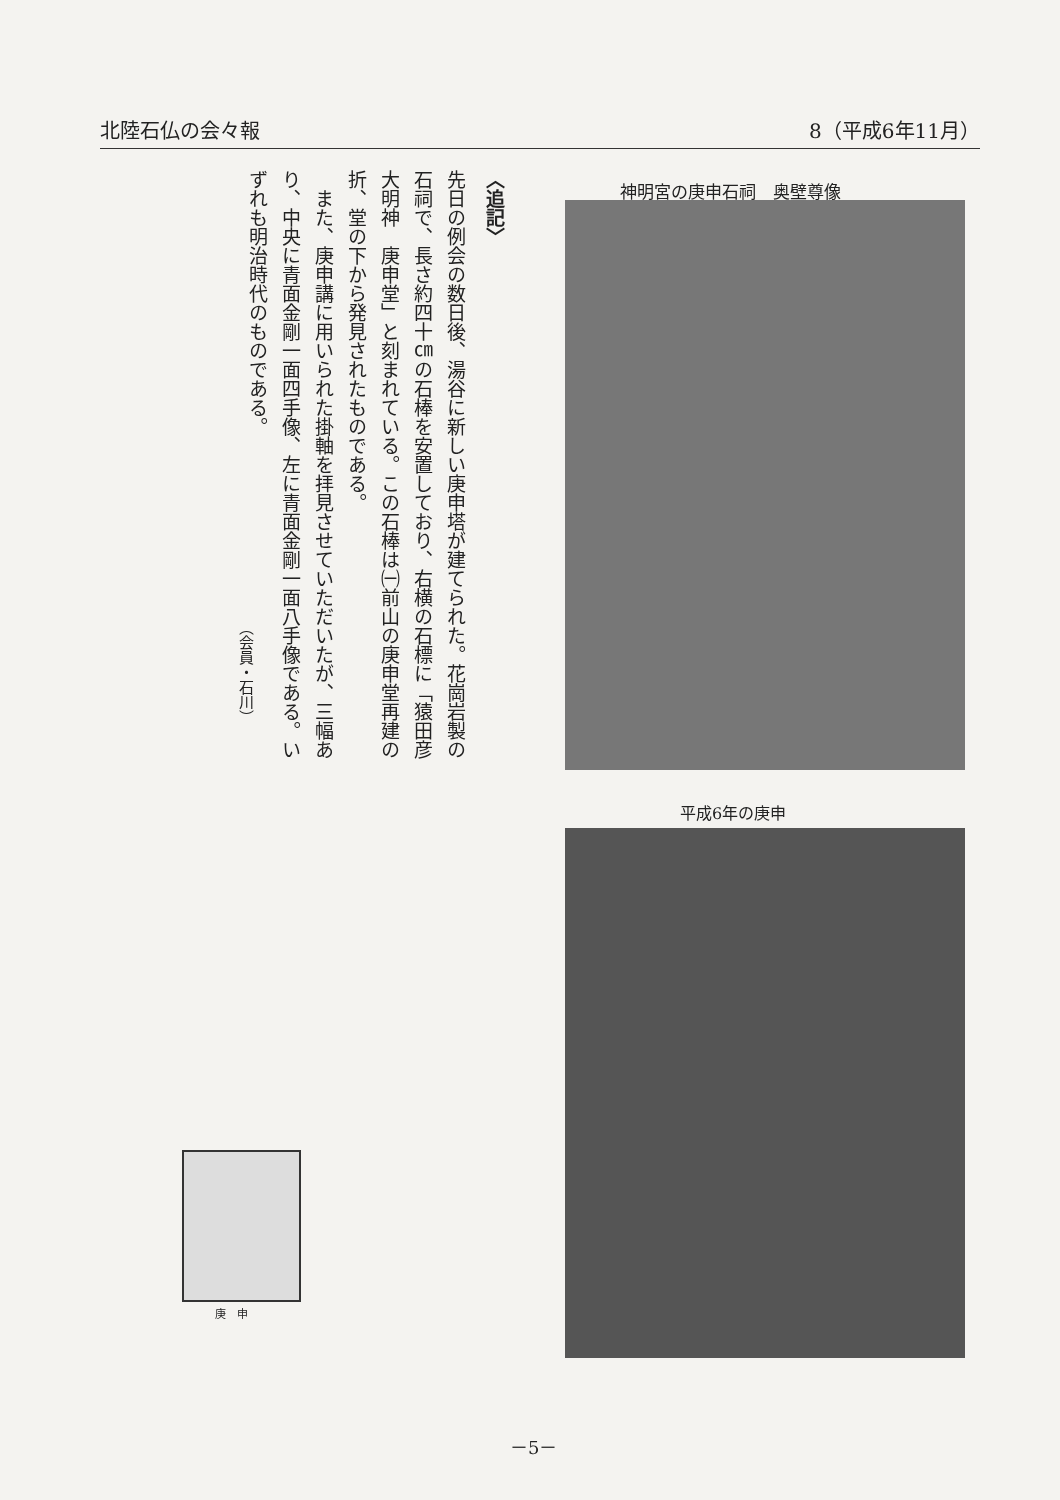北陸石仏の会々報 8（平成6年11月）
〈追記〉
先日の例会の数日後、湯谷に新しい庚申塔が建てられた。花崗岩製の石祠で、長さ約四十㎝の石棒を安置しており、右横の石標に「猿田彦大明神　庚申堂」と刻まれている。この石棒は㈠前山の庚申堂再建の折、堂の下から発見されたものである。
　また、庚申講に用いられた掛軸を拝見させていただいたが、三幅あり、中央に青面金剛一面四手像、左に青面金剛一面八手像である。いずれも明治時代のものである。
（会員・石川）
神明宮の庚申石祠　奥壁尊像
平成6年の庚申
庚　申
－5－